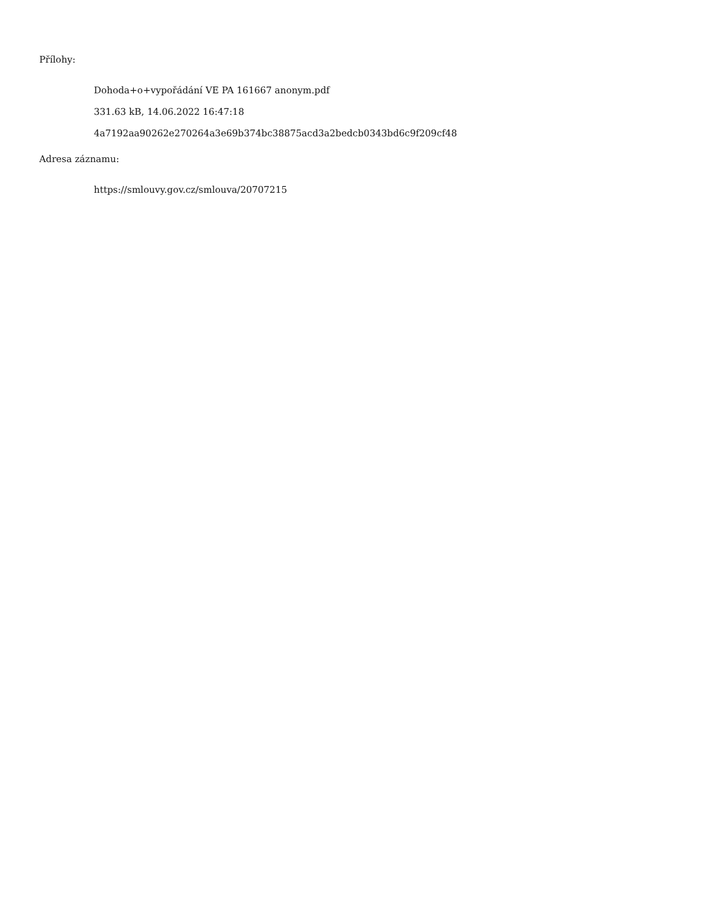Přílohy:
Dohoda+o+vypořádání VE PA 161667 anonym.pdf
331.63 kB, 14.06.2022 16:47:18
4a7192aa90262e270264a3e69b374bc38875acd3a2bedcb0343bd6c9f209cf48
Adresa záznamu:
https://smlouvy.gov.cz/smlouva/20707215